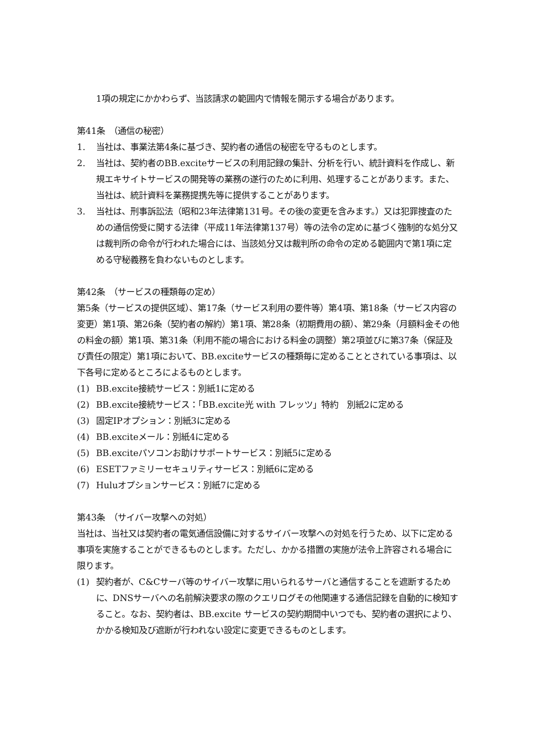1項の規定にかかわらず、当該請求の範囲内で情報を開示する場合があります。
第41条　（通信の秘密）
1. 当社は、事業法第4条に基づき、契約者の通信の秘密を守るものとします。
2. 当社は、契約者のBB.exciteサービスの利用記録の集計、分析を行い、統計資料を作成し、新規エキサイトサービスの開発等の業務の遂行のために利用、処理することがあります。また、当社は、統計資料を業務提携先等に提供することがあります。
3. 当社は、刑事訴訟法（昭和23年法律第131号。その後の変更を含みます。）又は犯罪捜査のための通信傍受に関する法律（平成11年法律第137号）等の法令の定めに基づく強制的な処分又は裁判所の命令が行われた場合には、当該処分又は裁判所の命令の定める範囲内で第1項に定める守秘義務を負わないものとします。
第42条　（サービスの種類毎の定め）
第5条（サービスの提供区域）、第17条（サービス利用の要件等）第4項、第18条（サービス内容の変更）第1項、第26条（契約者の解約）第1項、第28条（初期費用の額）、第29条（月額料金その他の料金の額）第1項、第31条（利用不能の場合における料金の調整）第2項並びに第37条（保証及び責任の限定）第1項において、BB.exciteサービスの種類毎に定めることとされている事項は、以下各号に定めるところによるものとします。
(1) BB.excite接続サービス：別紙1に定める
(2) BB.excite接続サービス：「BB.excite光 with フレッツ」特約　別紙2に定める
(3) 固定IPオプション：別紙3に定める
(4) BB.exciteメール：別紙4に定める
(5) BB.exciteパソコンお助けサポートサービス：別紙5に定める
(6) ESETファミリーセキュリティサービス：別紙6に定める
(7) Huluオプションサービス：別紙7に定める
第43条　（サイバー攻撃への対処）
当社は、当社又は契約者の電気通信設備に対するサイバー攻撃への対処を行うため、以下に定める事項を実施することができるものとします。ただし、かかる措置の実施が法令上許容される場合に限ります。
(1) 契約者が、C&Cサーバ等のサイバー攻撃に用いられるサーバと通信することを遮断するために、DNSサーバへの名前解決要求の際のクエリログその他関連する通信記録を自動的に検知すること。なお、契約者は、BB.excite サービスの契約期間中いつでも、契約者の選択により、かかる検知及び遮断が行われない設定に変更できるものとします。